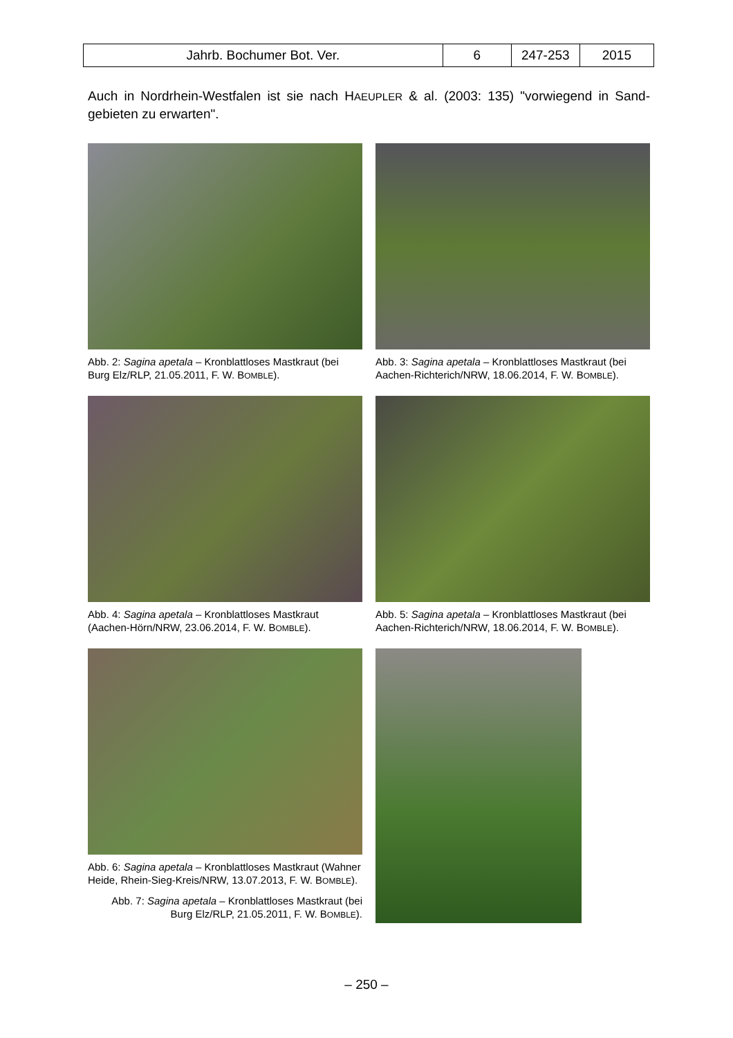| Jahrb. Bochumer Bot. Ver. | 6 | 247-253 | 2015 |
Auch in Nordrhein-Westfalen ist sie nach HAEUPLER & al. (2003: 135) "vorwiegend in Sand-gebieten zu erwarten".
Abb. 2: Sagina apetala – Kronblattloses Mastkraut (bei Burg Elz/RLP, 21.05.2011, F. W. BOMBLE).
Abb. 3: Sagina apetala – Kronblattloses Mastkraut (bei Aachen-Richterich/NRW, 18.06.2014, F. W. BOMBLE).
Abb. 4: Sagina apetala – Kronblattloses Mastkraut (Aachen-Hörn/NRW, 23.06.2014, F. W. BOMBLE).
Abb. 5: Sagina apetala – Kronblattloses Mastkraut (bei Aachen-Richterich/NRW, 18.06.2014, F. W. BOMBLE).
Abb. 6: Sagina apetala – Kronblattloses Mastkraut (Wahner Heide, Rhein-Sieg-Kreis/NRW, 13.07.2013, F. W. BOMBLE).
Abb. 7: Sagina apetala – Kronblattloses Mastkraut (bei Burg Elz/RLP, 21.05.2011, F. W. BOMBLE).
– 250 –